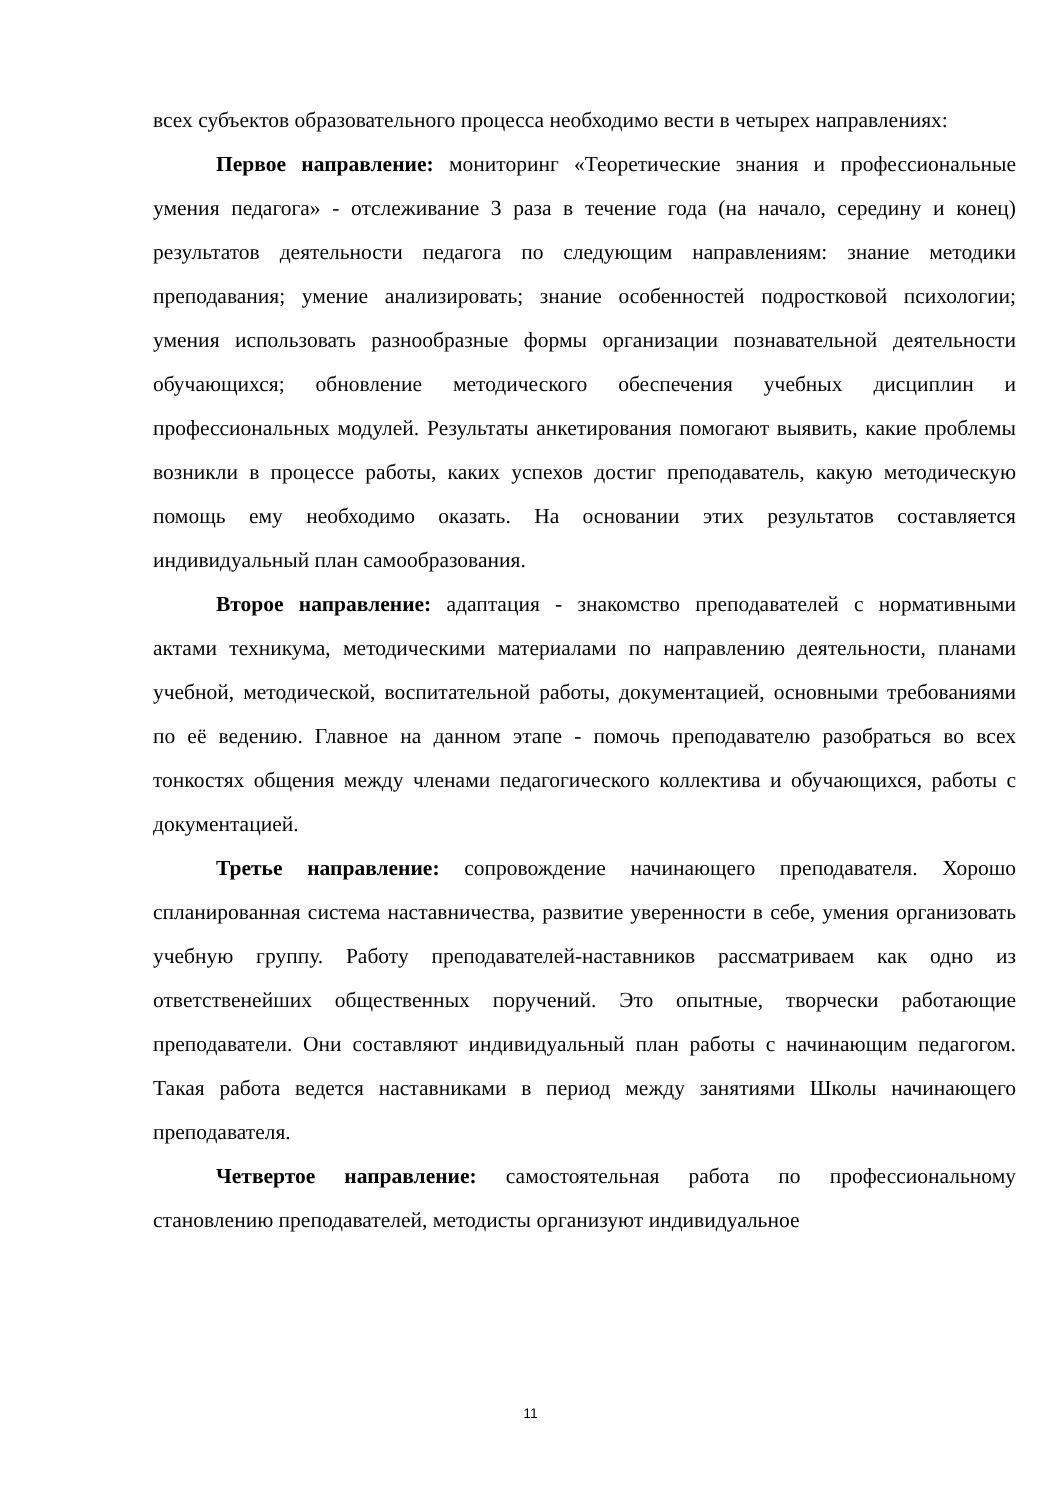всех субъектов образовательного процесса необходимо вести в четырех направлениях:
Первое направление: мониторинг «Теоретические знания и профессиональные умения педагога» - отслеживание 3 раза в течение года (на начало, середину и конец) результатов деятельности педагога по следующим направлениям: знание методики преподавания; умение анализировать; знание особенностей подростковой психологии; умения использовать разнообразные формы организации познавательной деятельности обучающихся; обновление методического обеспечения учебных дисциплин и профессиональных модулей. Результаты анкетирования помогают выявить, какие проблемы возникли в процессе работы, каких успехов достиг преподаватель, какую методическую помощь ему необходимо оказать. На основании этих результатов составляется индивидуальный план самообразования.
Второе направление: адаптация - знакомство преподавателей с нормативными актами техникума, методическими материалами по направлению деятельности, планами учебной, методической, воспитательной работы, документацией, основными требованиями по её ведению. Главное на данном этапе - помочь преподавателю разобраться во всех тонкостях общения между членами педагогического коллектива и обучающихся, работы с документацией.
Третье направление: сопровождение начинающего преподавателя. Хорошо спланированная система наставничества, развитие уверенности в себе, умения организовать учебную группу. Работу преподавателей-наставников рассматриваем как одно из ответственейших общественных поручений. Это опытные, творчески работающие преподаватели. Они составляют индивидуальный план работы с начинающим педагогом. Такая работа ведется наставниками в период между занятиями Школы начинающего преподавателя.
Четвертое направление: самостоятельная работа по профессиональному становлению преподавателей, методисты организуют индивидуальное
11